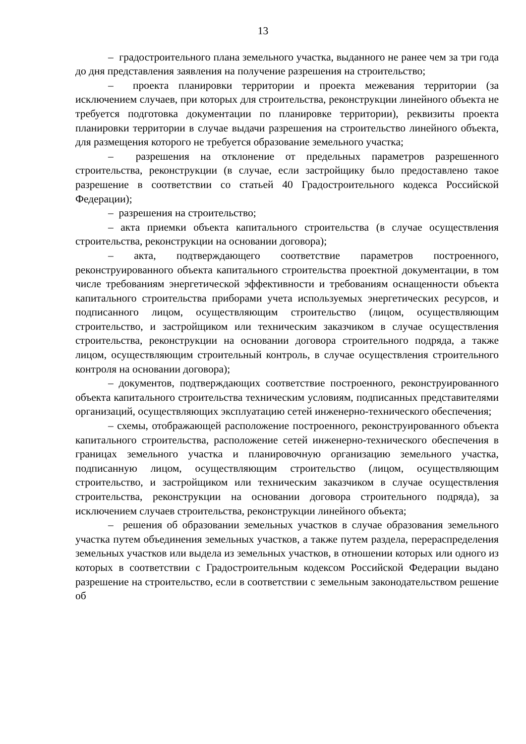13
– градостроительного плана земельного участка, выданного не ранее чем за три года до дня представления заявления на получение разрешения на строительство;
– проекта планировки территории и проекта межевания территории (за исключением случаев, при которых для строительства, реконструкции линейного объекта не требуется подготовка документации по планировке территории), реквизиты проекта планировки территории в случае выдачи разрешения на строительство линейного объекта, для размещения которого не требуется образование земельного участка;
– разрешения на отклонение от предельных параметров разрешенного строительства, реконструкции (в случае, если застройщику было предоставлено такое разрешение в соответствии со статьей 40 Градостроительного кодекса Российской Федерации);
– разрешения на строительство;
– акта приемки объекта капитального строительства (в случае осуществления строительства, реконструкции на основании договора);
– акта, подтверждающего соответствие параметров построенного, реконструированного объекта капитального строительства проектной документации, в том числе требованиям энергетической эффективности и требованиям оснащенности объекта капитального строительства приборами учета используемых энергетических ресурсов, и подписанного лицом, осуществляющим строительство (лицом, осуществляющим строительство, и застройщиком или техническим заказчиком в случае осуществления строительства, реконструкции на основании договора строительного подряда, а также лицом, осуществляющим строительный контроль, в случае осуществления строительного контроля на основании договора);
– документов, подтверждающих соответствие построенного, реконструированного объекта капитального строительства техническим условиям, подписанных представителями организаций, осуществляющих эксплуатацию сетей инженерно-технического обеспечения;
– схемы, отображающей расположение построенного, реконструированного объекта капитального строительства, расположение сетей инженерно-технического обеспечения в границах земельного участка и планировочную организацию земельного участка, подписанную лицом, осуществляющим строительство (лицом, осуществляющим строительство, и застройщиком или техническим заказчиком в случае осуществления строительства, реконструкции на основании договора строительного подряда), за исключением случаев строительства, реконструкции линейного объекта;
– решения об образовании земельных участков в случае образования земельного участка путем объединения земельных участков, а также путем раздела, перераспределения земельных участков или выдела из земельных участков, в отношении которых или одного из которых в соответствии с Градостроительным кодексом Российской Федерации выдано разрешение на строительство, если в соответствии с земельным законодательством решение об